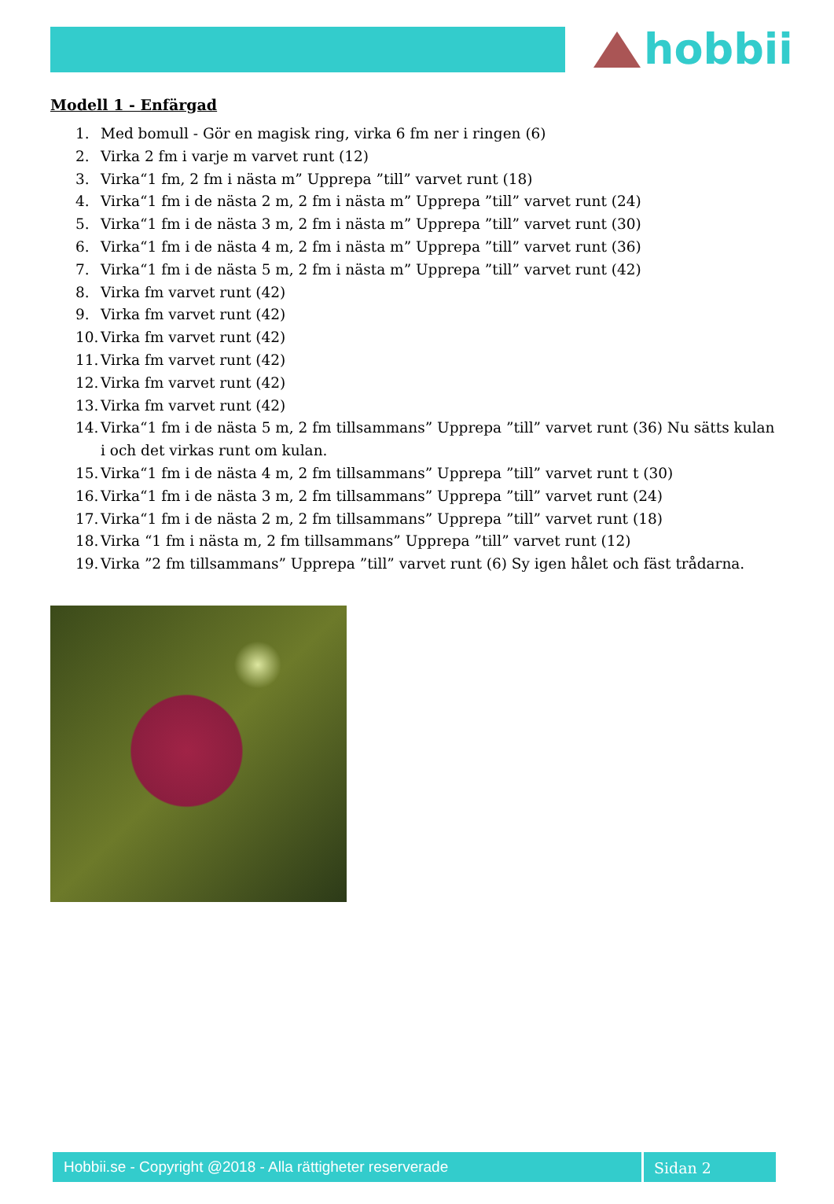hobbii
Modell 1 - Enfärgad
1. Med bomull - Gör en magisk ring, virka 6 fm ner i ringen (6)
2. Virka 2 fm i varje m varvet runt (12)
3. Virka“1 fm, 2 fm i nästa m” Upprepa ”till” varvet runt (18)
4. Virka“1 fm i de nästa 2 m, 2 fm i nästa m” Upprepa ”till” varvet runt (24)
5. Virka“1 fm i de nästa 3 m, 2 fm i nästa m” Upprepa ”till” varvet runt (30)
6. Virka“1 fm i de nästa 4 m, 2 fm i nästa m” Upprepa ”till” varvet runt (36)
7. Virka“1 fm i de nästa 5 m, 2 fm i nästa m” Upprepa ”till” varvet runt (42)
8. Virka fm varvet runt (42)
9. Virka fm varvet runt (42)
10. Virka fm varvet runt (42)
11. Virka fm varvet runt (42)
12. Virka fm varvet runt (42)
13. Virka fm varvet runt (42)
14. Virka“1 fm i de nästa 5 m, 2 fm tillsammans” Upprepa ”till” varvet runt (36) Nu sätts kulan i och det virkas runt om kulan.
15. Virka“1 fm i de nästa 4 m, 2 fm tillsammans” Upprepa ”till” varvet runt t (30)
16. Virka“1 fm i de nästa 3 m, 2 fm tillsammans” Upprepa ”till” varvet runt (24)
17. Virka“1 fm i de nästa 2 m, 2 fm tillsammans” Upprepa ”till” varvet runt (18)
18. Virka “1 fm i nästa m, 2 fm tillsammans” Upprepa ”till” varvet runt (12)
19. Virka ”2 fm tillsammans” Upprepa ”till” varvet runt (6) Sy igen hålet och fäst trådarna.
Hobbii.se - Copyright @2018 - Alla rättigheter reserverade
Sidan 2